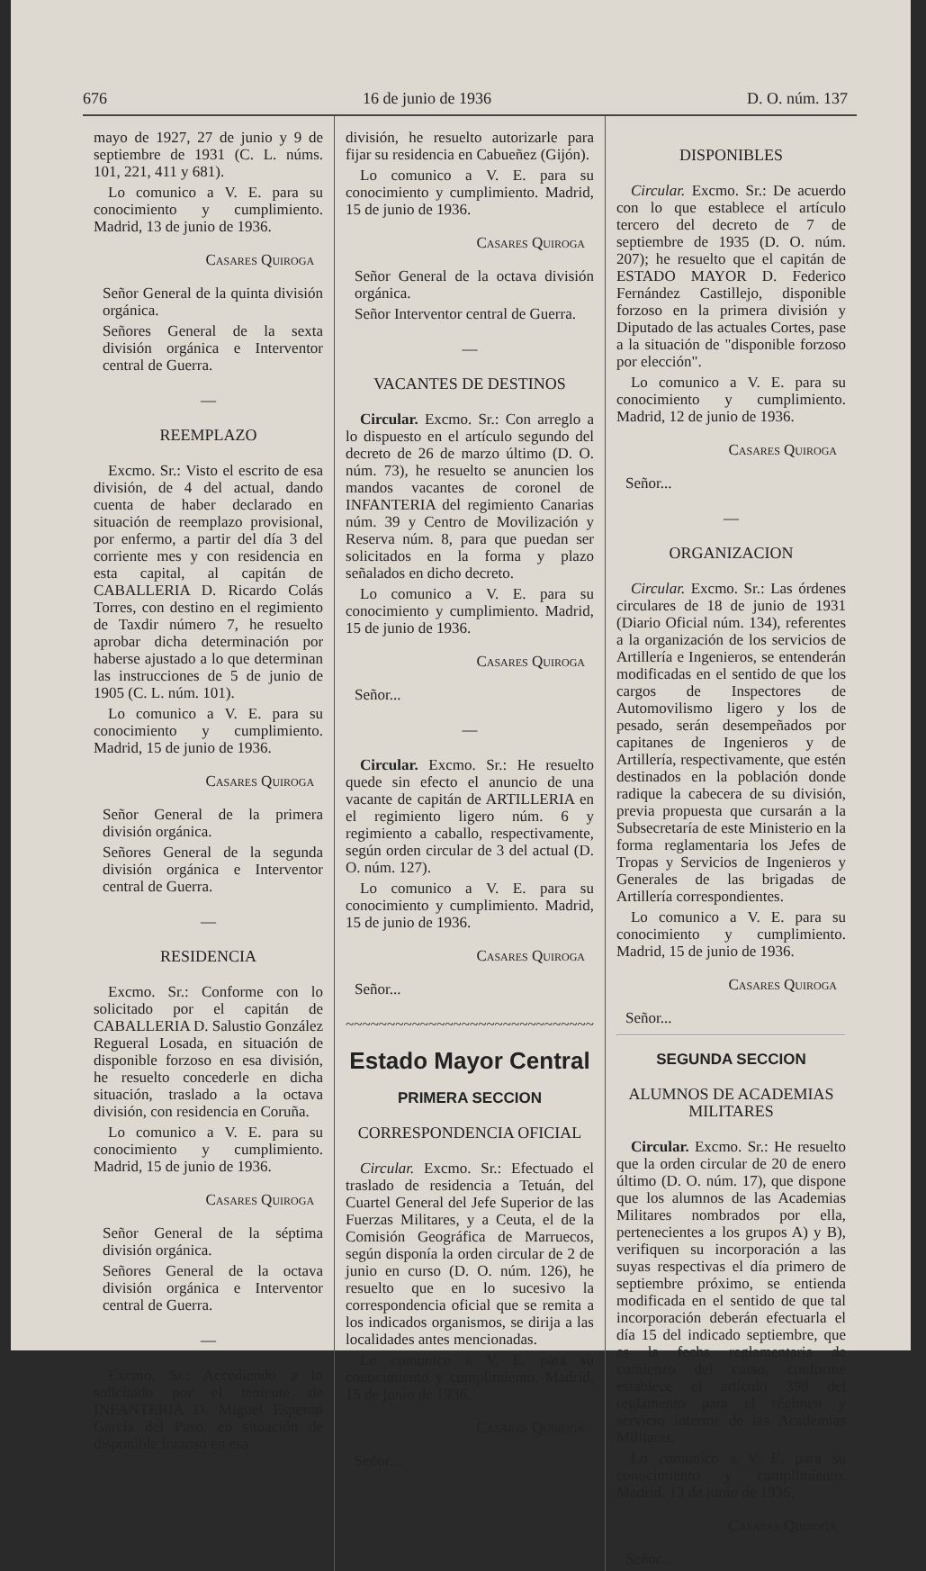676 16 de junio de 1936 D. O. núm. 137
mayo de 1927, 27 de junio y 9 de septiembre de 1931 (C. L. núms. 101, 221, 411 y 681).
Lo comunico a V. E. para su conocimiento y cumplimiento. Madrid, 13 de junio de 1936.
Casares Quiroga
Señor General de la quinta división orgánica.
Señores General de la sexta división orgánica e Interventor central de Guerra.
—
REEMPLAZO
Excmo. Sr.: Visto el escrito de esa división, de 4 del actual, dando cuenta de haber declarado en situación de reemplazo provisional, por enfermo, a partir del día 3 del corriente mes y con residencia en esta capital, al capitán de CABALLERIA D. Ricardo Colás Torres, con destino en el regimiento de Taxdir número 7, he resuelto aprobar dicha determinación por haberse ajustado a lo que determinan las instrucciones de 5 de junio de 1905 (C. L. núm. 101).
Lo comunico a V. E. para su conocimiento y cumplimiento. Madrid, 15 de junio de 1936.
Casares Quiroga
Señor General de la primera división orgánica.
Señores General de la segunda división orgánica e Interventor central de Guerra.
—
RESIDENCIA
Excmo. Sr.: Conforme con lo solicitado por el capitán de CABALLERIA D. Salustio González Regueral Losada, en situación de disponible forzoso en esa división, he resuelto concederle en dicha situación, traslado a la octava división, con residencia en Coruña.
Lo comunico a V. E. para su conocimiento y cumplimiento. Madrid, 15 de junio de 1936.
Casares Quiroga
Señor General de la séptima división orgánica.
Señores General de la octava división orgánica e Interventor central de Guerra.
—
Excmo. Sr.: Accediendo a lo solicitado por el teniente de INFANTERIA D. Miguel Esperón García del Paso, en situación de disponible forzoso en esa
división, he resuelto autorizarle para fijar su residencia en Cabueñez (Gijón).
Lo comunico a V. E. para su conocimiento y cumplimiento. Madrid, 15 de junio de 1936.
Casares Quiroga
Señor General de la octava división orgánica.
Señor Interventor central de Guerra.
—
VACANTES DE DESTINOS
Circular. Excmo. Sr.: Con arreglo a lo dispuesto en el artículo segundo del decreto de 26 de marzo último (D. O. núm. 73), he resuelto se anuncien los mandos vacantes de coronel de INFANTERIA del regimiento Canarias núm. 39 y Centro de Movilización y Reserva núm. 8, para que puedan ser solicitados en la forma y plazo señalados en dicho decreto.
Lo comunico a V. E. para su conocimiento y cumplimiento. Madrid, 15 de junio de 1936.
Casares Quiroga
Señor...
—
Circular. Excmo. Sr.: He resuelto quede sin efecto el anuncio de una vacante de capitán de ARTILLERIA en el regimiento ligero núm. 6 y regimiento a caballo, respectivamente, según orden circular de 3 del actual (D. O. núm. 127).
Lo comunico a V. E. para su conocimiento y cumplimiento. Madrid, 15 de junio de 1936.
Casares Quiroga
Señor...
~~~~~~~~~~~~~~~~~~~~~~~~~~~~~~
Estado Mayor Central
PRIMERA SECCION
CORRESPONDENCIA OFICIAL
Circular. Excmo. Sr.: Efectuado el traslado de residencia a Tetuán, del Cuartel General del Jefe Superior de las Fuerzas Militares, y a Ceuta, el de la Comisión Geográfica de Marruecos, según disponía la orden circular de 2 de junio en curso (D. O. núm. 126), he resuelto que en lo sucesivo la correspondencia oficial que se remita a los indicados organismos, se dirija a las localidades antes mencionadas.
Lo comunico a V. E. para su conocimiento y cumplimiento. Madrid, 15 de junio de 1936.
Casares Quiroga
Señor...
DISPONIBLES
Circular. Excmo. Sr.: De acuerdo con lo que establece el artículo tercero del decreto de 7 de septiembre de 1935 (D. O. núm. 207); he resuelto que el capitán de ESTADO MAYOR D. Federico Fernández Castillejo, disponible forzoso en la primera división y Diputado de las actuales Cortes, pase a la situación de "disponible forzoso por elección".
Lo comunico a V. E. para su conocimiento y cumplimiento. Madrid, 12 de junio de 1936.
Casares Quiroga
Señor...
—
ORGANIZACION
Circular. Excmo. Sr.: Las órdenes circulares de 18 de junio de 1931 (Diario Oficial núm. 134), referentes a la organización de los servicios de Artillería e Ingenieros, se entenderán modificadas en el sentido de que los cargos de Inspectores de Automovilismo ligero y los de pesado, serán desempeñados por capitanes de Ingenieros y de Artillería, respectivamente, que estén destinados en la población donde radique la cabecera de su división, previa propuesta que cursarán a la Subsecretaría de este Ministerio en la forma reglamentaria los Jefes de Tropas y Servicios de Ingenieros y Generales de las brigadas de Artillería correspondientes.
Lo comunico a V. E. para su conocimiento y cumplimiento. Madrid, 15 de junio de 1936.
Casares Quiroga
Señor...
SEGUNDA SECCION
ALUMNOS DE ACADEMIAS MILITARES
Circular. Excmo. Sr.: He resuelto que la orden circular de 20 de enero último (D. O. núm. 17), que dispone que los alumnos de las Academias Militares nombrados por ella, pertenecientes a los grupos A) y B), verifiquen su incorporación a las suyas respectivas el día primero de septiembre próximo, se entienda modificada en el sentido de que tal incorporación deberán efectuarla el día 15 del indicado septiembre, que es la fecha reglamentaria de comienzo del curso, conforme establece el artículo 398 del reglamento para el régimen y servicio interior de las Academias Militares.
Lo comunico a V. E. para su conocimiento y cumplimiento. Madrid, 13 de junio de 1936.
Casares Quiroga
Señor...